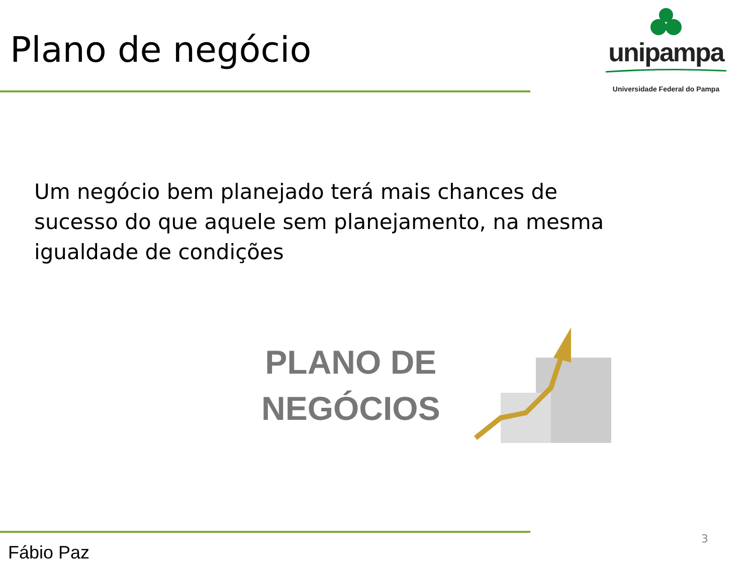Plano de negócio
unipampa
Universidade Federal do Pampa
Um negócio bem planejado terá mais chances de sucesso do que aquele sem planejamento, na mesma igualdade de condições
PLANO DE
NEGÓCIOS
Fábio Paz 3